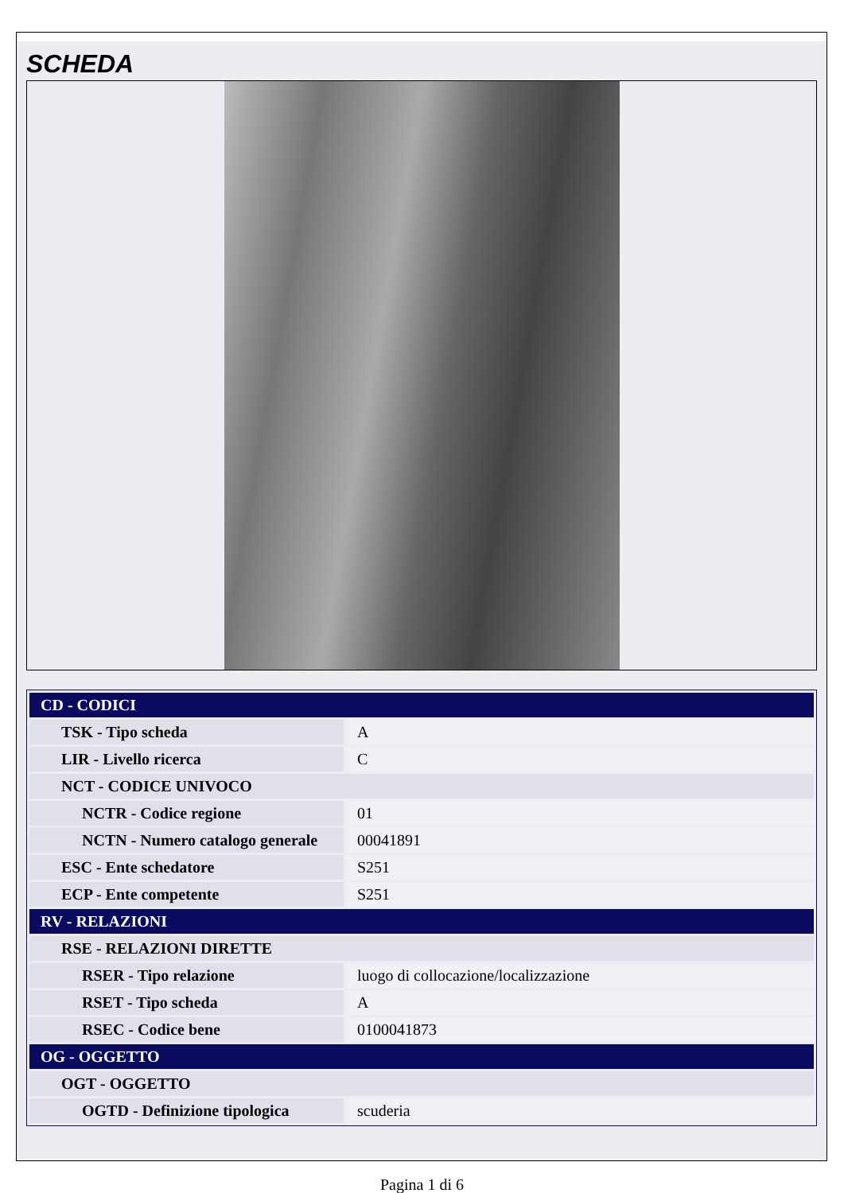SCHEDA
| CD - CODICI | |
| --- | --- |
| TSK - Tipo scheda | A |
| LIR - Livello ricerca | C |
| NCT - CODICE UNIVOCO | |
| NCTR - Codice regione | 01 |
| NCTN - Numero catalogo generale | 00041891 |
| ESC - Ente schedatore | S251 |
| ECP - Ente competente | S251 |
| RV - RELAZIONI | |
| RSE - RELAZIONI DIRETTE | |
| RSER - Tipo relazione | luogo di collocazione/localizzazione |
| RSET - Tipo scheda | A |
| RSEC - Codice bene | 0100041873 |
| OG - OGGETTO | |
| OGT - OGGETTO | |
| OGTD - Definizione tipologica | scuderia |
Pagina 1 di 6